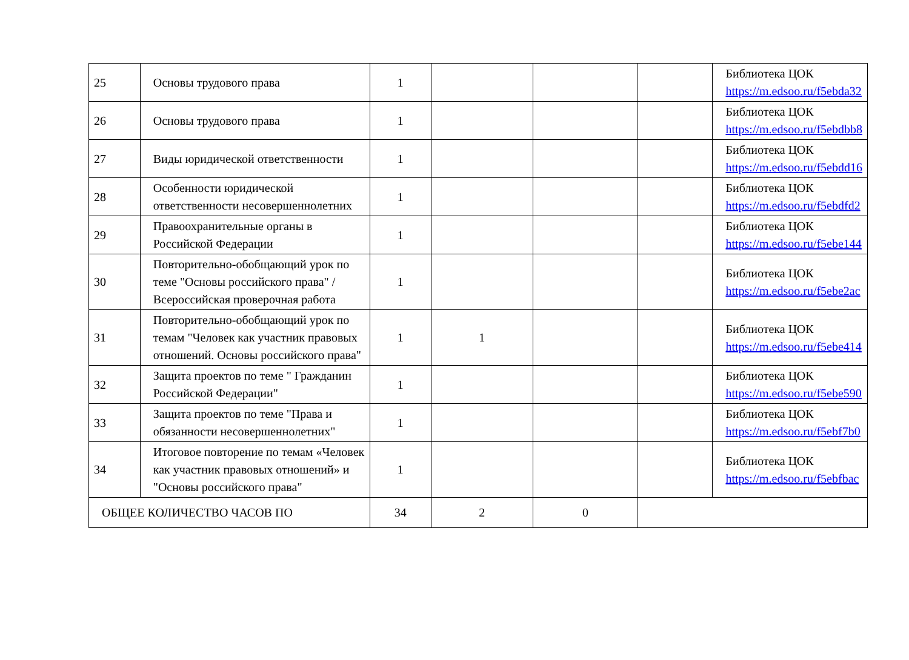| 25 | Основы трудового права | 1 | | | | Библиотека ЦОК https://m.edsoo.ru/f5ebda32 |
| 26 | Основы трудового права | 1 | | | | Библиотека ЦОК https://m.edsoo.ru/f5ebdbb8 |
| 27 | Виды юридической ответственности | 1 | | | | Библиотека ЦОК https://m.edsoo.ru/f5ebdd16 |
| 28 | Особенности юридической ответственности несовершеннолетних | 1 | | | | Библиотека ЦОК https://m.edsoo.ru/f5ebdfd2 |
| 29 | Правоохранительные органы в Российской Федерации | 1 | | | | Библиотека ЦОК https://m.edsoo.ru/f5ebe144 |
| 30 | Повторительно-обобщающий урок по теме "Основы российского права" / Всероссийская проверочная работа | 1 | | | | Библиотека ЦОК https://m.edsoo.ru/f5ebe2ac |
| 31 | Повторительно-обобщающий урок по темам "Человек как участник правовых отношений. Основы российского права" | 1 | 1 | | | Библиотека ЦОК https://m.edsoo.ru/f5ebe414 |
| 32 | Защита проектов по теме " Гражданин Российской Федерации" | 1 | | | | Библиотека ЦОК https://m.edsoo.ru/f5ebe590 |
| 33 | Защита проектов по теме "Права и обязанности несовершеннолетних" | 1 | | | | Библиотека ЦОК https://m.edsoo.ru/f5ebf7b0 |
| 34 | Итоговое повторение по темам «Человек как участник правовых отношений» и "Основы российского права" | 1 | | | | Библиотека ЦОК https://m.edsoo.ru/f5ebfbac |
| ОБЩЕЕ КОЛИЧЕСТВО ЧАСОВ ПО | | 34 | 2 | 0 | | |